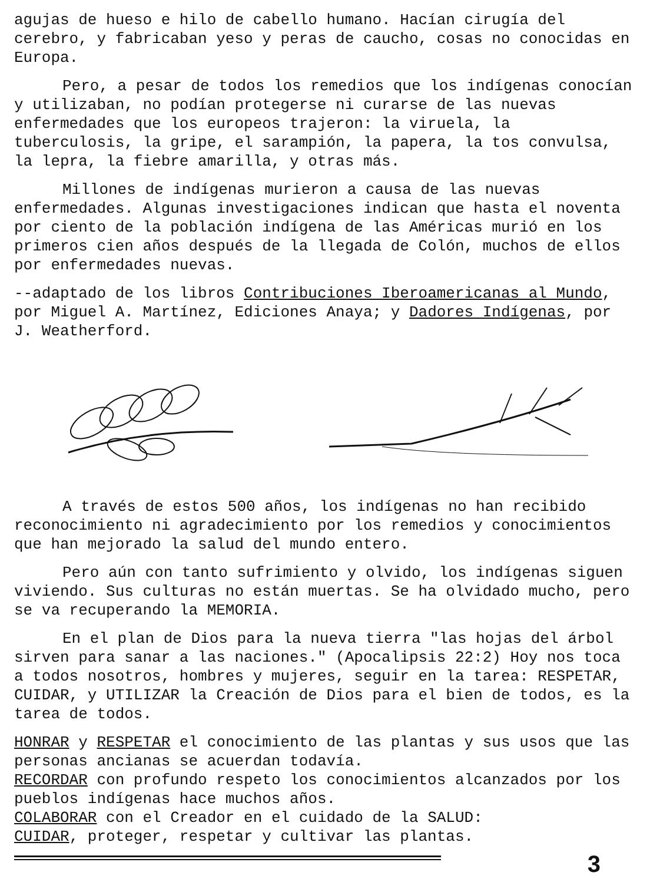agujas de hueso e hilo de cabello humano. Hacían cirugía del cerebro, y fabricaban yeso y peras de caucho, cosas no conocidas en Europa.
Pero, a pesar de todos los remedios que los indígenas conocían y utilizaban, no podían protegerse ni curarse de las nuevas enfermedades que los europeos trajeron: la viruela, la tuberculosis, la gripe, el sarampión, la papera, la tos convulsa, la lepra, la fiebre amarilla, y otras más.
Millones de indígenas murieron a causa de las nuevas enfermedades. Algunas investigaciones indican que hasta el noventa por ciento de la población indígena de las Américas murió en los primeros cien años después de la llegada de Colón, muchos de ellos por enfermedades nuevas.
--adaptado de los libros Contribuciones Iberoamericanas al Mundo, por Miguel A. Martínez, Ediciones Anaya; y Dadores Indígenas, por J. Weatherford.
A través de estos 500 años, los indígenas no han recibido reconocimiento ni agradecimiento por los remedios y conocimientos que han mejorado la salud del mundo entero.
Pero aún con tanto sufrimiento y olvido, los indígenas siguen viviendo. Sus culturas no están muertas. Se ha olvidado mucho, pero se va recuperando la MEMORIA.
En el plan de Dios para la nueva tierra "las hojas del árbol sirven para sanar a las naciones." (Apocalipsis 22:2) Hoy nos toca a todos nosotros, hombres y mujeres, seguir en la tarea: RESPETAR, CUIDAR, y UTILIZAR la Creación de Dios para el bien de todos, es la tarea de todos.
HONRAR y RESPETAR el conocimiento de las plantas y sus usos que las personas ancianas se acuerdan todavía.
RECORDAR con profundo respeto los conocimientos alcanzados por los pueblos indígenas hace muchos años.
COLABORAR con el Creador en el cuidado de la SALUD:
CUIDAR, proteger, respetar y cultivar las plantas.
3